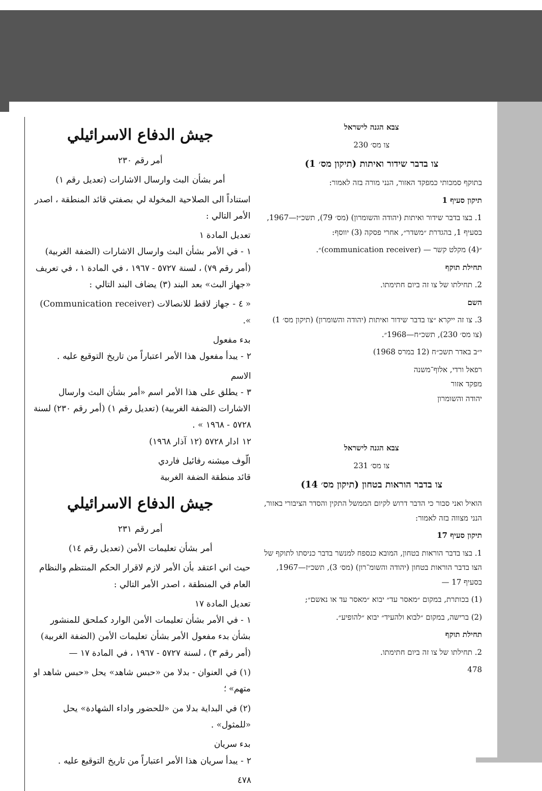צבא הגנה לישראל
צו מס׳ 230
צו בדבר שידור ואיתות (תיקון מס׳ 1)
בתוקף סמכותי כמפקד האזור, הנני מורה בזה לאמור:
תיקון סעיף 1
1. בצו בדבר שידור ואיתות (יהודה והשומרון) (מס׳ 79), תשכ״ז—1967, בסעיף 1, בהגדרת ״משדר״, אחרי פסקה (3) יווסף:
״(4) מקלט קשר — (communication receiver)״.
תחילת תוקף
2. תחילתו של צו זה ביום חתימתו.
השם
3. צו זה ייקרא ״צו בדבר שידור ואיתות (יהודה והשומרון) (תיקון מס׳ 1) (צו מס׳ 230), תשכ״ח—1968״.
י״ב באדר תשכ״ח (12 במרס 1968)
רפאל ורדי, אלוף־משנה
מפקד אזור
יהודה והשומרון
צבא הגנה לישראל
צו מס׳ 231
צו בדבר הוראות בטחון (תיקון מס׳ 14)
הואיל ואני סבור כי הדבר דרוש לקיום הממשל התקין והסדר הציבורי באזור, הנני מצווה בזה לאמור:
תיקון סעיף 17
1. בצו בדבר הוראות בטחון, המובא כנספח למנשר בדבר כניסתו לתוקף של הצו בדבר הוראות בטחון (יהודה והשומ־רון) (מס׳ 3), תשכ״ז—1967, בסעיף 17 —
(1) בכותרת, במקום ״מאסר עד״ יבוא ״מאסר עד או נאשם״;
(2) ברישה, במקום ״לבוא ולהעיד״ יבוא ״להופיע״.
תחילת תוקף
2. תחילתו של צו זה ביום חתימתו.
478
جيش الدفاع الاسرائيلي
أمر رقم ٢٣٠
أمر بشأن البث وارسال الاشارات (تعديل رقم ١)
استناداً الى الصلاحية المخولة لي بصفتي قائد المنطقة ، اصدر الأمر التالي :
تعديل المادة ١
١ - في الأمر بشأن البث وارسال الاشارات (الضفة الغربية) (أمر رقم ٧٩) ، لسنة ٥٧٢٧ - ١٩٦٧ ، في المادة ١ ، في تعريف «جهاز البث» بعد البند (٣) يضاف البند التالي :
« ٤ - جهاز لاقط للانصالات (Communication receiver) ».
بدء مفعول
٢ - يبدأ مفعول هذا الأمر اعتباراً من تاريخ التوقيع عليه .
الاسم
٣ - يطلق على هذا الأمر اسم «أمر بشأن البث وارسال الاشارات (الضفة الغربية) (تعديل رقم ١) (أمر رقم ٢٣٠) لسنة ٥٧٢٨ - ١٩٦٨ » .
١٢ ادار ٥٧٢٨ (١٢ آذار ١٩٦٨)
الّوف ميشنه رفائيل فاردي
قائد منطقة الضفة الغربية
جيش الدفاع الاسرائيلي
أمر رقم ٢٣١
أمر بشأن تعليمات الأمن (تعديل رقم ١٤)
حيث اني اعتقد بأن الأمر لازم لاقرار الحكم المنتظم والنظام العام في المنطقة ، اصدر الأمر التالي :
تعديل المادة ١٧
١ - في الأمر بشأن تعليمات الأمن الوارد كملحق للمنشور بشأن بدء مفعول الأمر بشأن تعليمات الأمن (الضفة الغربية) (أمر رقم ٣) ، لسنة ٥٧٢٧ - ١٩٦٧ ، في المادة ١٧ —
(١) في العنوان - بدلا من «حبس شاهد» يحل «حبس شاهد او متهم» ؛
(٢) في البداية بدلا من «للحضور واداء الشهادة» يحل «للمثول» .
بدء سريان
٢ - يبدأ سريان هذا الأمر اعتباراً من تاريخ التوقيع عليه .
٤٧٨